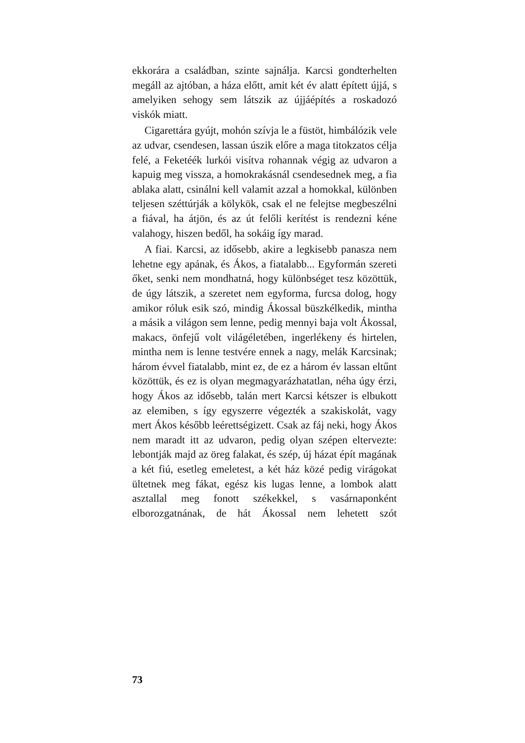ekkorára a családban, szinte sajnálja. Karcsi gondterhelten megáll az ajtóban, a háza előtt, amit két év alatt épített újjá, s amelyiken sehogy sem látszik az újjáépítés a roskadozó viskók miatt.
Cigarettára gyújt, mohón szívja le a füstöt, himbálózik vele az udvar, csendesen, lassan úszik előre a maga titokzatos célja felé, a Feketéék lurkói visítva rohannak végig az udvaron a kapuig meg vissza, a homokrakásnál csendesednek meg, a fia ablaka alatt, csinálni kell valamit azzal a homokkal, különben teljesen széttúrják a kölykök, csak el ne felejtse megbeszélni a fiával, ha átjön, és az út felőli kerítést is rendezni kéne valahogy, hiszen bedől, ha sokáig így marad.
A fiai. Karcsi, az idősebb, akire a legkisebb panasza nem lehetne egy apának, és Ákos, a fiatalabb... Egyformán szereti őket, senki nem mondhatná, hogy különbséget tesz közöttük, de úgy látszik, a szeretet nem egyforma, furcsa dolog, hogy amikor róluk esik szó, mindig Ákossal büszkélkedik, mintha a másik a világon sem lenne, pedig mennyi baja volt Ákossal, makacs, önfejű volt világéletében, ingerlékeny és hirtelen, mintha nem is lenne testvére ennek a nagy, melák Karcsinak; három évvel fiatalabb, mint ez, de ez a három év lassan eltűnt közöttük, és ez is olyan megmagyarázhatatlan, néha úgy érzi, hogy Ákos az idősebb, talán mert Karcsi kétszer is elbukott az elemiben, s így egyszerre végezték a szakiskolát, vagy mert Ákos később leérettségizett. Csak az fáj neki, hogy Ákos nem maradt itt az udvaron, pedig olyan szépen eltervezte: lebontják majd az öreg falakat, és szép, új házat épít magának a két fiú, esetleg emeletest, a két ház közé pedig virágokat ültetnek meg fákat, egész kis lugas lenne, a lombok alatt asztallal meg fonott székekkel, s vasárnaponként elborozgatnának, de hát Ákossal nem lehetett szót
73